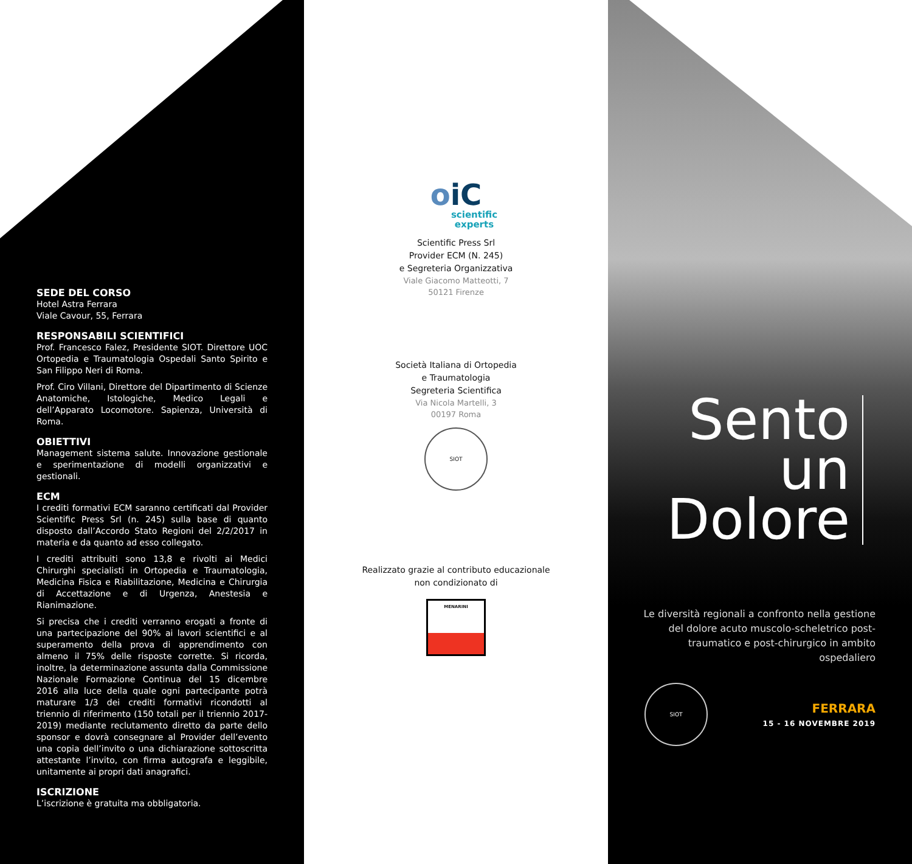SEDE DEL CORSO
Hotel Astra Ferrara
Viale Cavour, 55, Ferrara
RESPONSABILI SCIENTIFICI
Prof. Francesco Falez, Presidente SIOT. Direttore UOC Ortopedia e Traumatologia Ospedali Santo Spirito e San Filippo Neri di Roma.
Prof. Ciro Villani, Direttore del Dipartimento di Scienze Anatomiche, Istologiche, Medico Legali e dell’Apparato Locomotore. Sapienza, Università di Roma.
OBIETTIVI
Management sistema salute. Innovazione gestionale e sperimentazione di modelli organizzativi e gestionali.
ECM
I crediti formativi ECM saranno certificati dal Provider Scientific Press Srl (n. 245) sulla base di quanto disposto dall’Accordo Stato Regioni del 2/2/2017 in materia e da quanto ad esso collegato.
I crediti attribuiti sono 13,8 e rivolti ai Medici Chirurghi specialisti in Ortopedia e Traumatologia, Medicina Fisica e Riabilitazione, Medicina e Chirurgia di Accettazione e di Urgenza, Anestesia e Rianimazione.
Si precisa che i crediti verranno erogati a fronte di una partecipazione del 90% ai lavori scientifici e al superamento della prova di apprendimento con almeno il 75% delle risposte corrette. Si ricorda, inoltre, la determinazione assunta dalla Commissione Nazionale Formazione Continua del 15 dicembre 2016 alla luce della quale ogni partecipante potrà maturare 1/3 dei crediti formativi ricondotti al triennio di riferimento (150 totali per il triennio 2017-2019) mediante reclutamento diretto da parte dello sponsor e dovrà consegnare al Provider dell’evento una copia dell’invito o una dichiarazione sottoscritta attestante l’invito, con firma autografa e leggibile, unitamente ai propri dati anagrafici.
ISCRIZIONE
L’iscrizione è gratuita ma obbligatoria.
oiC
scientific
experts
Scientific Press Srl
Provider ECM (N. 245)
e Segreteria Organizzativa
Viale Giacomo Matteotti, 7
50121 Firenze
Società Italiana di Ortopedia
e Traumatologia
Segreteria Scientifica
Via Nicola Martelli, 3
00197 Roma
SIOT
Realizzato grazie al contributo educazionale
non condizionato di
MENARINI
Sento
un
Dolore
Le diversità regionali a confronto nella gestione del dolore acuto muscolo-scheletrico post-traumatico e post-chirurgico in ambito ospedaliero
SIOT
FERRARA
15 - 16 NOVEMBRE 2019